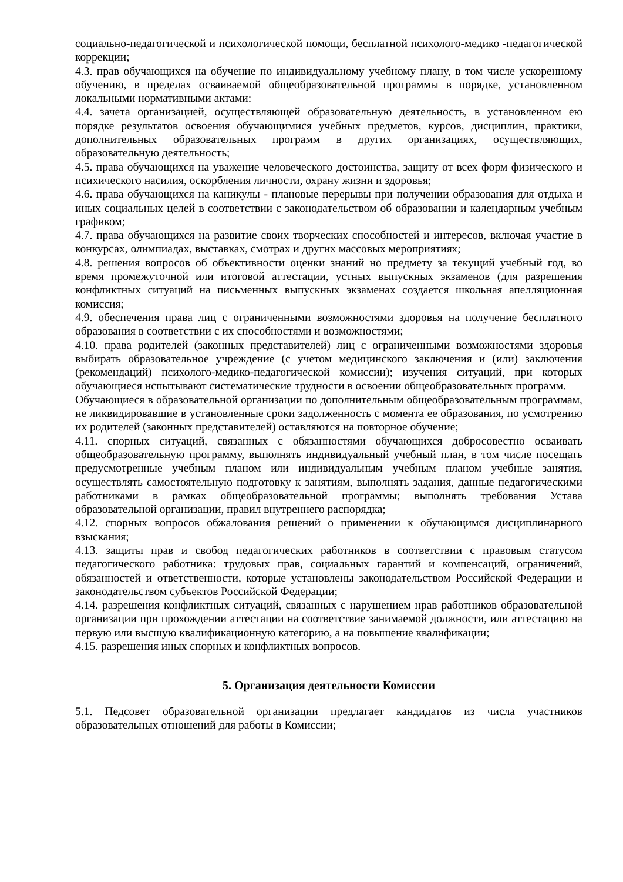социально-педагогической и психологической помощи, бесплатной психолого-медико -педагогической коррекции;
4.3. прав обучающихся на обучение по индивидуальному учебному плану, в том числе ускоренному обучению, в пределах осваиваемой общеобразовательной программы в порядке, установленном локальными нормативными актами:
4.4. зачета организацией, осуществляющей образовательную деятельность, в установленном ею порядке результатов освоения обучающимися учебных предметов, курсов, дисциплин, практики, дополнительных образовательных программ в других организациях, осуществляющих, образовательную деятельность;
4.5. права обучающихся на уважение человеческого достоинства, защиту от всех форм физического и психического насилия, оскорбления личности, охрану жизни и здоровья;
4.6. права обучающихся на каникулы - плановые перерывы при получении образования для отдыха и иных социальных целей в соответствии с законодательством об образовании и календарным учебным графиком;
4.7. права обучающихся на развитие своих творческих способностей и интересов, включая участие в конкурсах, олимпиадах, выставках, смотрах и других массовых мероприятиях;
4.8. решения вопросов об объективности оценки знаний но предмету за текущий учебный год, во время промежуточной или итоговой аттестации, устных выпускных экзаменов (для разрешения конфликтных ситуаций на письменных выпускных экзаменах создается школьная апелляционная комиссия;
4.9. обеспечения права лиц с ограниченными возможностями здоровья на получение бесплатного образования в соответствии с их способностями и возможностями;
4.10. права родителей (законных представителей) лиц с ограниченными возможностями здоровья выбирать образовательное учреждение (с учетом медицинского заключения и (или) заключения (рекомендаций) психолого-медико-педагогической комиссии); изучения ситуаций, при которых обучающиеся испытывают систематические трудности в освоении общеобразовательных программ.
Обучающиеся в образовательной организации по дополнительным общеобразовательным программам, не ликвидировавшие в установленные сроки задолженность с момента ее образования, по усмотрению их родителей (законных представителей) оставляются на повторное обучение;
4.11. спорных ситуаций, связанных с обязанностями обучающихся добросовестно осваивать общеобразовательную программу, выполнять индивидуальный учебный план, в том числе посещать предусмотренные учебным планом или индивидуальным учебным планом учебные занятия, осуществлять самостоятельную подготовку к занятиям, выполнять задания, данные педагогическими работниками в рамках общеобразовательной программы; выполнять требования Устава образовательной организации, правил внутреннего распорядка;
4.12. спорных вопросов обжалования решений о применении к обучающимся дисциплинарного взыскания;
4.13. защиты прав и свобод педагогических работников в соответствии с правовым статусом педагогического работника: трудовых прав, социальных гарантий и компенсаций, ограничений, обязанностей и ответственности, которые установлены законодательством Российской Федерации и законодательством субъектов Российской Федерации;
4.14. разрешения конфликтных ситуаций, связанных с нарушением нрав работников образовательной организации при прохождении аттестации на соответствие занимаемой должности, или аттестацию на первую или высшую квалификационную категорию, а на повышение квалификации;
4.15. разрешения иных спорных и конфликтных вопросов.
5. Организация деятельности Комиссии
5.1. Педсовет образовательной организации предлагает кандидатов из числа участников образовательных отношений для работы в Комиссии;